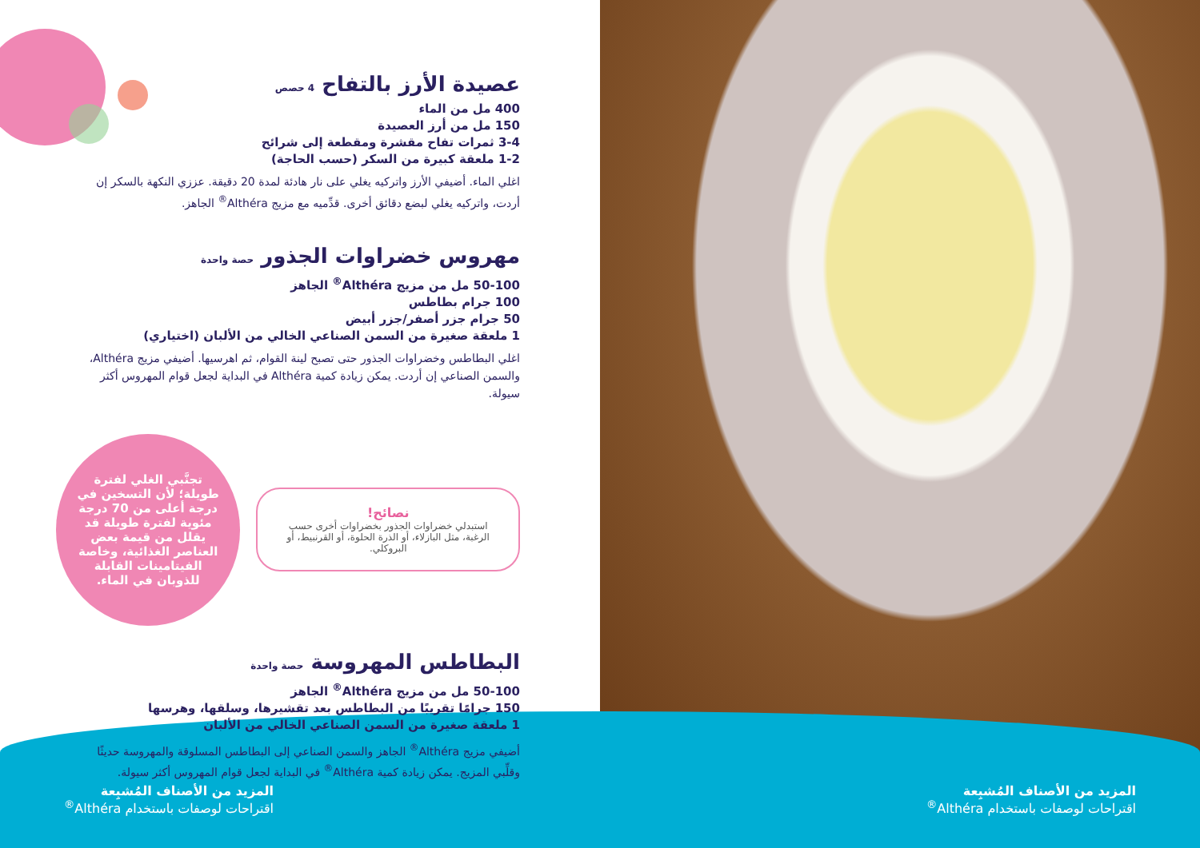عصيدة الأرز بالتفاح 4 حصص
400 مل من الماء
150 مل من أرز العصيدة
3-4 ثمرات تفاح مقشرة ومقطعة إلى شرائح
1-2 ملعقة كبيرة من السكر (حسب الحاجة)
اغلي الماء. أضيفي الأرز واتركيه يغلي على نار هادئة لمدة 20 دقيقة. عززي النكهة بالسكر إن أردت، واتركيه يغلي لبضع دقائق أخرى. قدِّميه مع مزيج Althéra<sup>®</sup> الجاهز.
مهروس خضراوات الجذور حصة واحدة
50-100 مل من مزيج Althéra<sup>®</sup> الجاهز
100 جرام بطاطس
50 جرام جزر أصفر/جزر أبيض
1 ملعقة صغيرة من السمن الصناعي الخالي من الألبان (اختياري)
اغلي البطاطس وخضراوات الجذور حتى تصبح لينة القوام، ثم اهرسيها. أضيفي مزيج Althéra، والسمن الصناعي إن أردت. يمكن زيادة كمية Althéra في البداية لجعل قوام المهروس أكثر سيولة.
تجنَّبي الغلي لفترة طويلة؛ لأن التسخين في درجة أعلى من 70 درجة مئوية لفترة طويلة قد يقلل من قيمة بعض العناصر الغذائية، وخاصة الفيتامينات القابلة للذوبان في الماء.
نصائح!
استبدلي خضراوات الجذور بخضراوات أخرى حسب الرغبة، مثل البازلاء، أو الذرة الحلوة، أو القرنبيط، أو البروكلي.
البطاطس المهروسة حصة واحدة
50-100 مل من مزيج Althéra<sup>®</sup> الجاهز
150 جرامًا تقريبًا من البطاطس بعد تقشيرها، وسلقها، وهرسها
1 ملعقة صغيرة من السمن الصناعي الخالي من الألبان
أضيفي مزيج Althéra<sup>®</sup> الجاهز والسمن الصناعي إلى البطاطس المسلوقة والمهروسة حديثًا وقلِّبي المزيج. يمكن زيادة كمية Althéra<sup>®</sup> في البداية لجعل قوام المهروس أكثر سيولة.
المزيد من الأصناف المُشبِعة
اقتراحات لوصفات باستخدام Althéra<sup>®</sup>
المزيد من الأصناف المُشبِعة
اقتراحات لوصفات باستخدام Althéra<sup>®</sup>